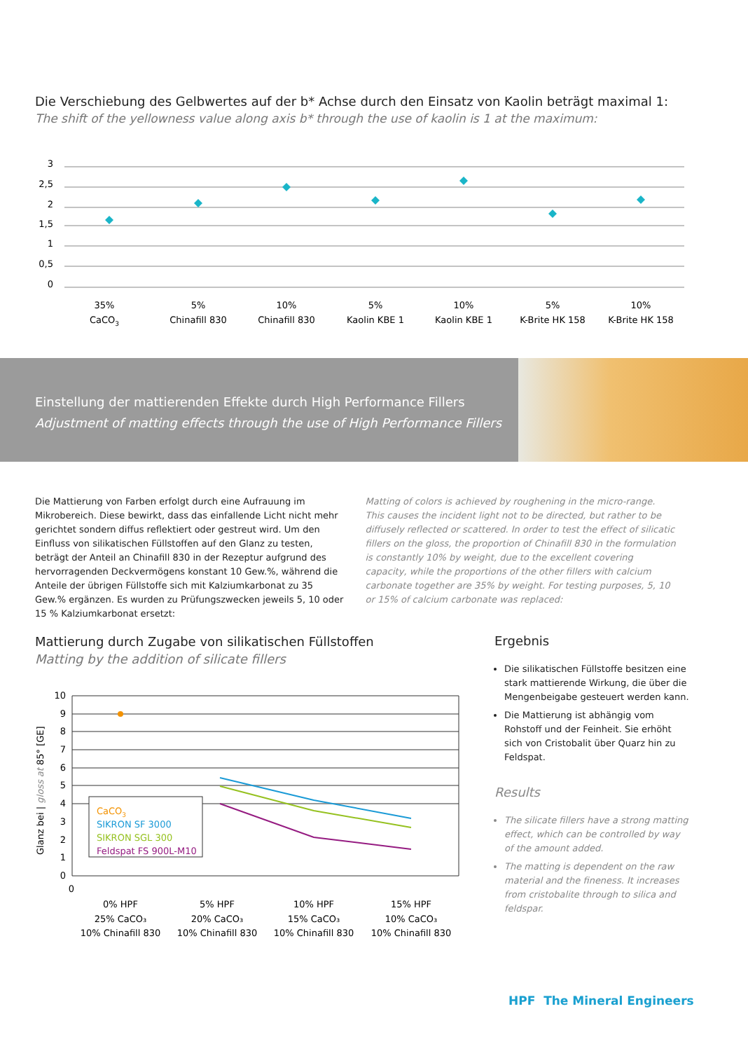Die Verschiebung des Gelbwertes auf der b* Achse durch den Einsatz von Kaolin beträgt maximal 1:
The shift of the yellowness value along axis b* through the use of kaolin is 1 at the maximum:
3
2,5
2
1,5
1
0,5
0
35%
CaCO3
5%
Chinafill 830
10%
Chinafill 830
5%
Kaolin KBE 1
10%
Kaolin KBE 1
5%
K-Brite HK 158
10%
K-Brite HK 158
Einstellung der mattierenden Effekte durch High Performance Fillers
Adjustment of matting effects through the use of High Performance Fillers
Die Mattierung von Farben erfolgt durch eine Aufrauung im Mikrobereich. Diese bewirkt, dass das einfallende Licht nicht mehr gerichtet sondern diffus reflektiert oder gestreut wird. Um den Einfluss von silikatischen Füllstoffen auf den Glanz zu testen, beträgt der Anteil an Chinafill 830 in der Rezeptur aufgrund des hervorragenden Deckvermögens konstant 10 Gew.%, während die Anteile der übrigen Füllstoffe sich mit Kalziumkarbonat zu 35 Gew.% ergänzen. Es wurden zu Prüfungszwecken jeweils 5, 10 oder 15 % Kalziumkarbonat ersetzt:
Matting of colors is achieved by roughening in the micro-range. This causes the incident light not to be directed, but rather to be diffusely reflected or scattered. In order to test the effect of silicatic fillers on the gloss, the proportion of Chinafill 830 in the formulation is constantly 10% by weight, due to the excellent covering capacity, while the proportions of the other fillers with calcium carbonate together are 35% by weight. For testing purposes, 5, 10 or 15% of calcium carbonate was replaced:
Mattierung durch Zugabe von silikatischen Füllstoffen
Matting by the addition of silicate fillers
Glanz bei | gloss at 85° [GE]
10
9
8
7
6
5
4
3
2
1
0
0
CaCO3
SIKRON SF 3000
SIKRON SGL 300
Feldspat FS 900L-M10
0% HPF
25% CaCO₃
10% Chinafill 830
5% HPF
20% CaCO₃
10% Chinafill 830
10% HPF
15% CaCO₃
10% Chinafill 830
15% HPF
10% CaCO₃
10% Chinafill 830
Ergebnis
Die silikatischen Füllstoffe besitzen eine stark mattierende Wirkung, die über die Mengenbeigabe gesteuert werden kann.
Die Mattierung ist abhängig vom Rohstoff und der Feinheit. Sie erhöht sich von Cristobalit über Quarz hin zu Feldspat.
Results
The silicate fillers have a strong matting effect, which can be controlled by way of the amount added.
The matting is dependent on the raw material and the fineness. It increases from cristobalite through to silica and feldspar.
HPF The Mineral Engineers